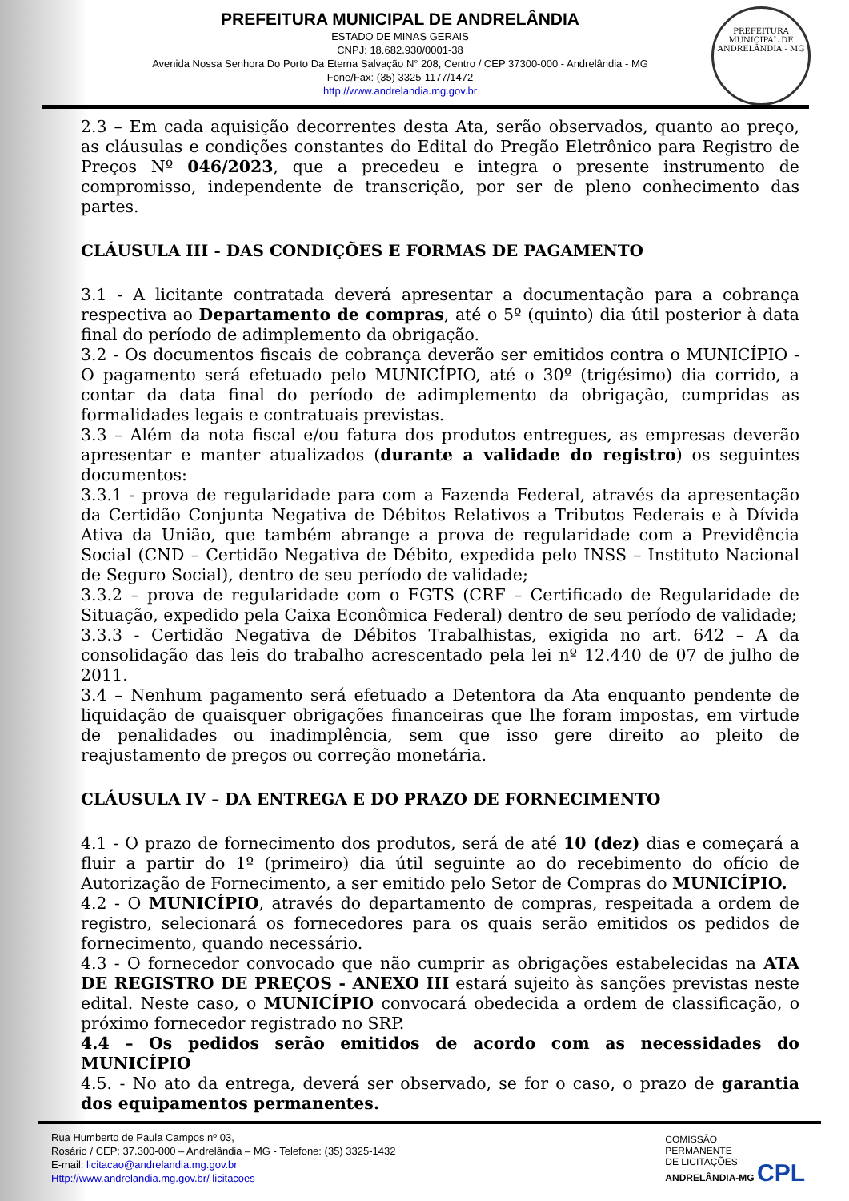PREFEITURA MUNICIPAL DE ANDRELÂNDIA
ESTADO DE MINAS GERAIS
CNPJ: 18.682.930/0001-38
Avenida Nossa Senhora Do Porto Da Eterna Salvação N° 208, Centro / CEP 37300-000 - Andrelândia - MG
Fone/Fax: (35) 3325-1177/1472
http://www.andrelandia.mg.gov.br
PREFEITURA MUNICIPAL DE ANDRELÂNDIA - MG
2.3 – Em cada aquisição decorrentes desta Ata, serão observados, quanto ao preço, as cláusulas e condições constantes do Edital do Pregão Eletrônico para Registro de Preços Nº 046/2023, que a precedeu e integra o presente instrumento de compromisso, independente de transcrição, por ser de pleno conhecimento das partes.
CLÁUSULA III - DAS CONDIÇÕES E FORMAS DE PAGAMENTO
3.1 - A licitante contratada deverá apresentar a documentação para a cobrança respectiva ao Departamento de compras, até o 5º (quinto) dia útil posterior à data final do período de adimplemento da obrigação.
3.2 - Os documentos fiscais de cobrança deverão ser emitidos contra o MUNICÍPIO - O pagamento será efetuado pelo MUNICÍPIO, até o 30º (trigésimo) dia corrido, a contar da data final do período de adimplemento da obrigação, cumpridas as formalidades legais e contratuais previstas.
3.3 – Além da nota fiscal e/ou fatura dos produtos entregues, as empresas deverão apresentar e manter atualizados (durante a validade do registro) os seguintes documentos:
3.3.1 - prova de regularidade para com a Fazenda Federal, através da apresentação da Certidão Conjunta Negativa de Débitos Relativos a Tributos Federais e à Dívida Ativa da União, que também abrange a prova de regularidade com a Previdência Social (CND – Certidão Negativa de Débito, expedida pelo INSS – Instituto Nacional de Seguro Social), dentro de seu período de validade;
3.3.2 – prova de regularidade com o FGTS (CRF – Certificado de Regularidade de Situação, expedido pela Caixa Econômica Federal) dentro de seu período de validade;
3.3.3 - Certidão Negativa de Débitos Trabalhistas, exigida no art. 642 – A da consolidação das leis do trabalho acrescentado pela lei nº 12.440 de 07 de julho de 2011.
3.4 – Nenhum pagamento será efetuado a Detentora da Ata enquanto pendente de liquidação de quaisquer obrigações financeiras que lhe foram impostas, em virtude de penalidades ou inadimplência, sem que isso gere direito ao pleito de reajustamento de preços ou correção monetária.
CLÁUSULA IV – DA ENTREGA E DO PRAZO DE FORNECIMENTO
4.1 - O prazo de fornecimento dos produtos, será de até 10 (dez) dias e começará a fluir a partir do 1º (primeiro) dia útil seguinte ao do recebimento do ofício de Autorização de Fornecimento, a ser emitido pelo Setor de Compras do MUNICÍPIO.
4.2 - O MUNICÍPIO, através do departamento de compras, respeitada a ordem de registro, selecionará os fornecedores para os quais serão emitidos os pedidos de fornecimento, quando necessário.
4.3 - O fornecedor convocado que não cumprir as obrigações estabelecidas na ATA DE REGISTRO DE PREÇOS - ANEXO III estará sujeito às sanções previstas neste edital. Neste caso, o MUNICÍPIO convocará obedecida a ordem de classificação, o próximo fornecedor registrado no SRP.
4.4 – Os pedidos serão emitidos de acordo com as necessidades do MUNICÍPIO
4.5. - No ato da entrega, deverá ser observado, se for o caso, o prazo de garantia dos equipamentos permanentes.
Rua Humberto de Paula Campos nº 03,
Rosário / CEP: 37.300-000 – Andrelândia – MG - Telefone: (35) 3325-1432
E-mail: licitacao@andrelandia.mg.gov.br
Http://www.andrelandia.mg.gov.br/ licitacoes
COMISSÃO
PERMANENTE
DE LICITAÇÕES
ANDRELÂNDIA-MG CPL